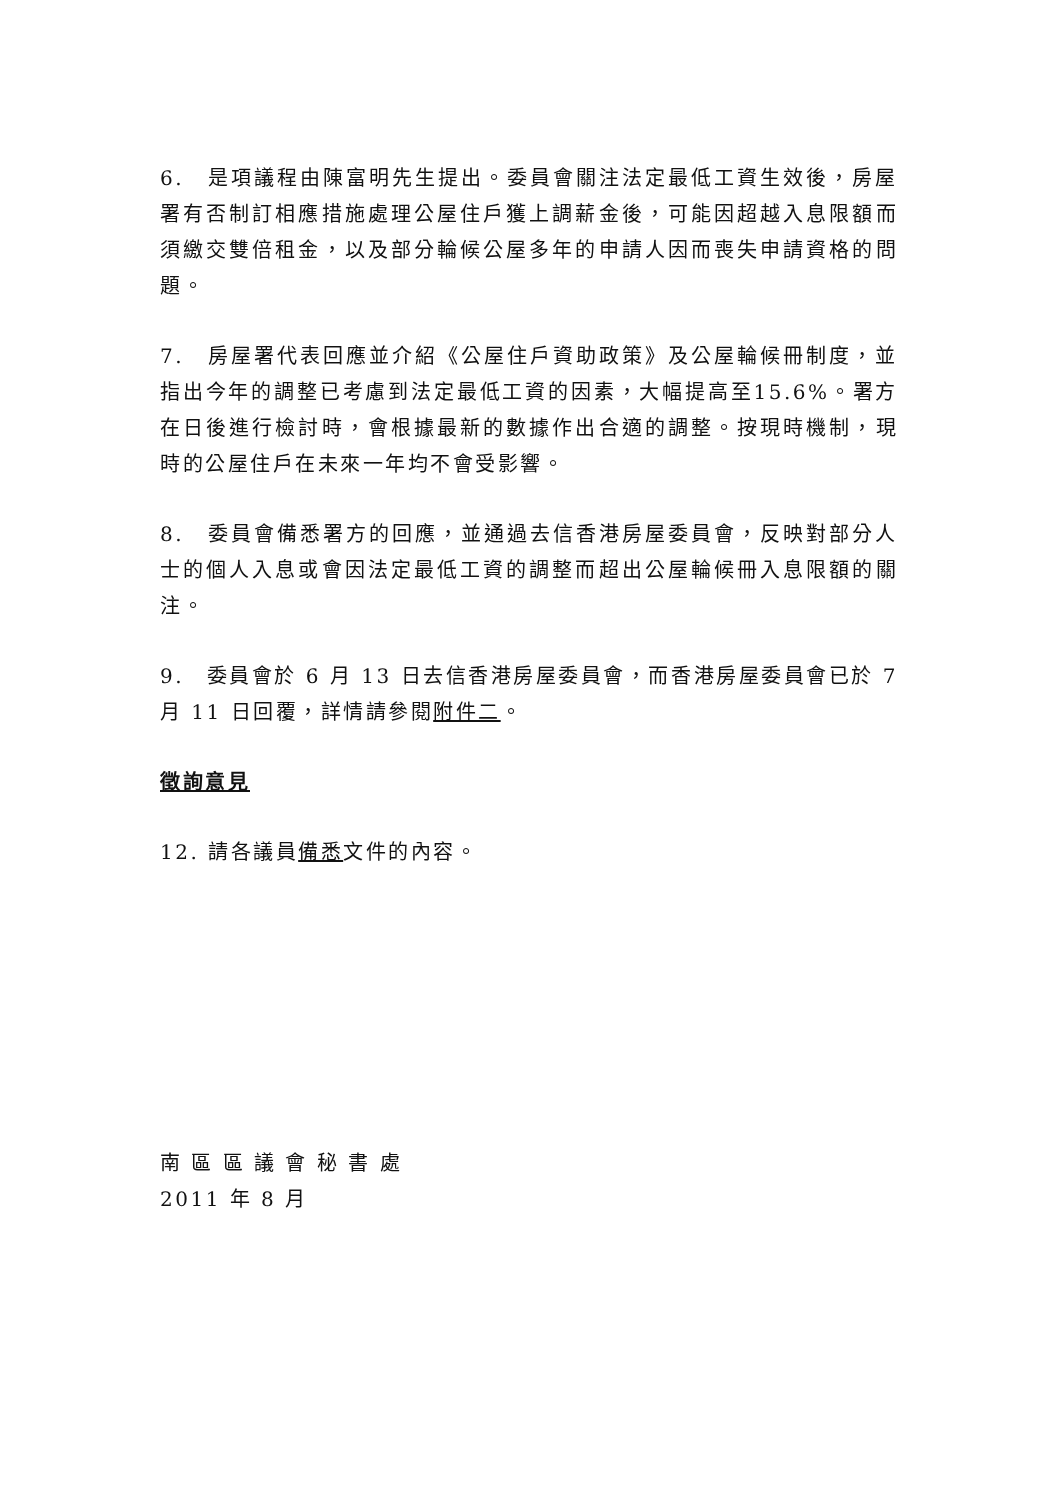6.　是項議程由陳富明先生提出。委員會關注法定最低工資生效後，房屋署有否制訂相應措施處理公屋住戶獲上調薪金後，可能因超越入息限額而須繳交雙倍租金，以及部分輪候公屋多年的申請人因而喪失申請資格的問題。
7.　房屋署代表回應並介紹《公屋住戶資助政策》及公屋輪候冊制度，並指出今年的調整已考慮到法定最低工資的因素，大幅提高至15.6%。署方在日後進行檢討時，會根據最新的數據作出合適的調整。按現時機制，現時的公屋住戶在未來一年均不會受影響。
8.　委員會備悉署方的回應，並通過去信香港房屋委員會，反映對部分人士的個人入息或會因法定最低工資的調整而超出公屋輪候冊入息限額的關注。
9.　委員會於 6 月 13 日去信香港房屋委員會，而香港房屋委員會已於 7 月 11 日回覆，詳情請參閱附件二。
徵詢意見
12. 請各議員備悉文件的內容。
南 區 區 議 會 秘 書 處
2011 年 8 月